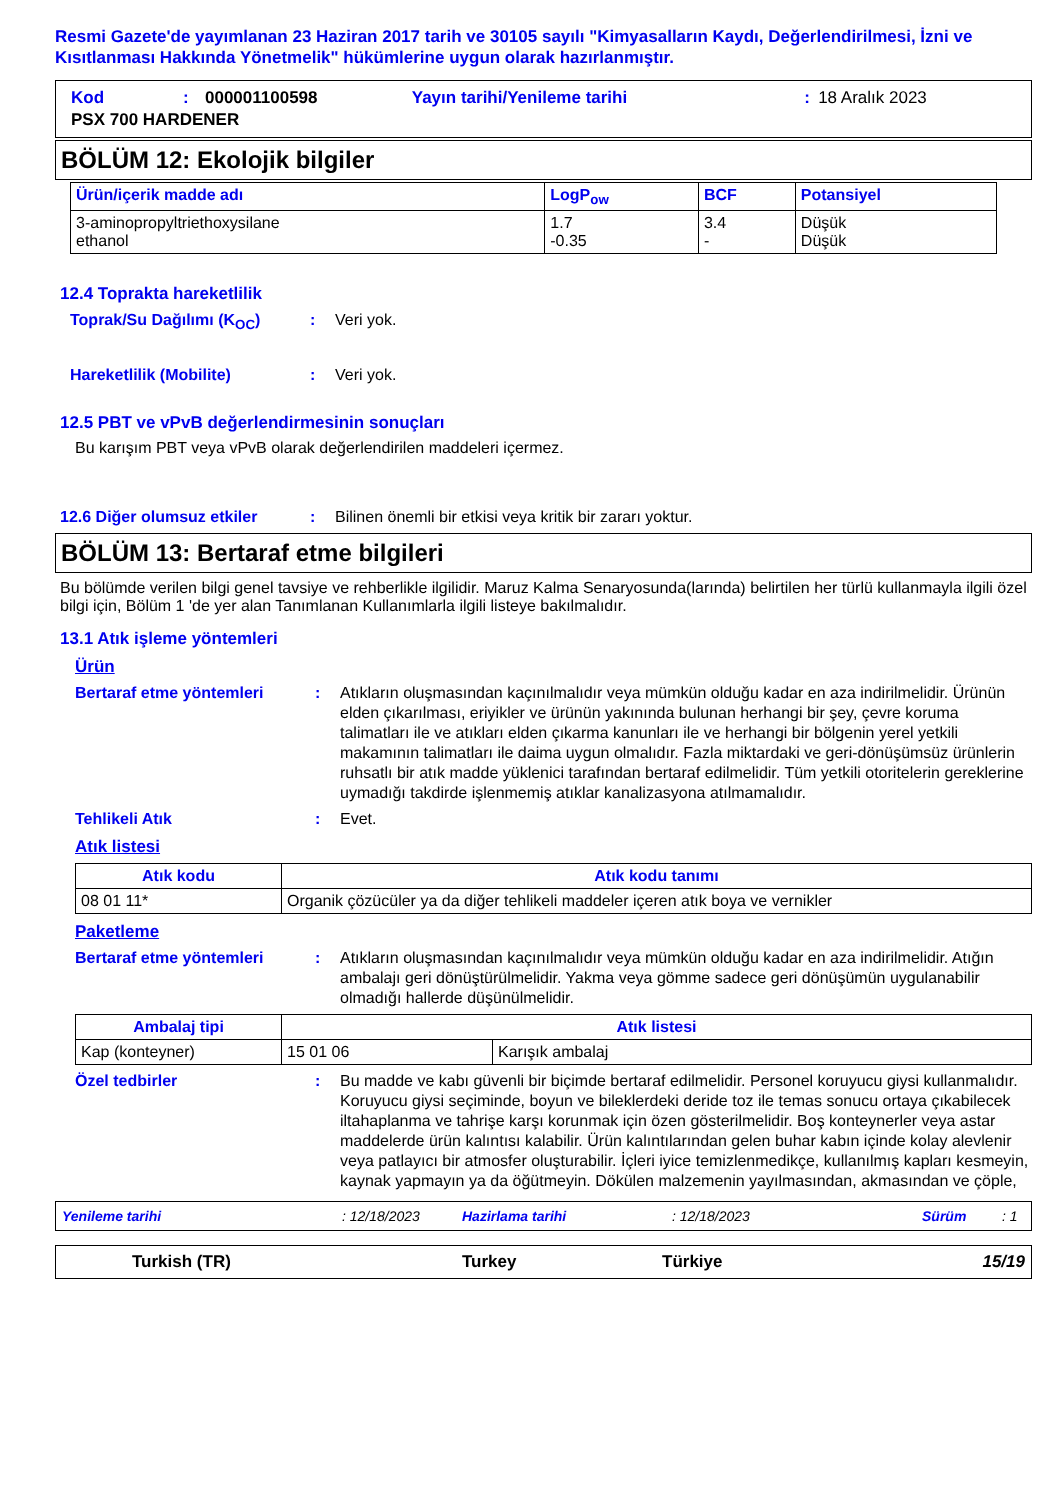Resmi Gazete'de yayımlanan 23 Haziran 2017 tarih ve 30105 sayılı "Kimyasalların Kaydı, Değerlendirilmesi, İzni ve Kısıtlanması Hakkında Yönetmelik" hükümlerine uygun olarak hazırlanmıştır.
| Kod | : | 000001100598 | Yayın tarihi/Yenileme tarihi | : | 18 Aralık 2023 |
| PSX 700 HARDENER | | | | | |
BÖLÜM 12: Ekolojik bilgiler
| Ürün/içerik madde adı | LogP<sub>ow</sub> | BCF | Potansiyel |
| --- | --- | --- | --- |
| 3-aminopropyltriethoxysilane ethanol | 1.7 -0.35 | 3.4 - | Düşük Düşük |
12.4 Toprakta hareketlilik
Toprak/Su Dağılımı (K<sub>OC</sub>) : Veri yok.
Hareketlilik (Mobilite) : Veri yok.
12.5 PBT ve vPvB değerlendirmesinin sonuçları
Bu karışım PBT veya vPvB olarak değerlendirilen maddeleri içermez.
12.6 Diğer olumsuz etkiler : Bilinen önemli bir etkisi veya kritik bir zararı yoktur.
BÖLÜM 13: Bertaraf etme bilgileri
Bu bölümde verilen bilgi genel tavsiye ve rehberlikle ilgilidir. Maruz Kalma Senaryosunda(larında) belirtilen her türlü kullanmayla ilgili özel bilgi için, Bölüm 1 'de yer alan Tanımlanan Kullanımlarla ilgili listeye bakılmalıdır.
13.1 Atık işleme yöntemleri
Ürün
Bertaraf etme yöntemleri : Atıkların oluşmasından kaçınılmalıdır veya mümkün olduğu kadar en aza indirilmelidir. Ürünün elden çıkarılması, eriyikler ve ürünün yakınında bulunan herhangi bir şey, çevre koruma talimatları ile ve atıkları elden çıkarma kanunları ile ve herhangi bir bölgenin yerel yetkili makamının talimatları ile daima uygun olmalıdır. Fazla miktardaki ve geri-dönüşümsüz ürünlerin ruhsatlı bir atık madde yüklenici tarafından bertaraf edilmelidir. Tüm yetkili otoritelerin gereklerine uymadığı takdirde işlenmemiş atıklar kanalizasyona atılmamalıdır.
Tehlikeli Atık : Evet.
Atık listesi
| Atık kodu | Atık kodu tanımı |
| --- | --- |
| 08 01 11* | Organik çözücüler ya da diğer tehlikeli maddeler içeren atık boya ve vernikler |
Paketleme
Bertaraf etme yöntemleri : Atıkların oluşmasından kaçınılmalıdır veya mümkün olduğu kadar en aza indirilmelidir. Atığın ambalajı geri dönüştürülmelidir. Yakma veya gömme sadece geri dönüşümün uygulanabilir olmadığı hallerde düşünülmelidir.
| Ambalaj tipi | Atık listesi | |
| --- | --- | --- |
| Kap (konteyner) | 15 01 06 | Karışık ambalaj |
Özel tedbirler : Bu madde ve kabı güvenli bir biçimde bertaraf edilmelidir. Personel koruyucu giysi kullanmalıdır. Koruyucu giysi seçiminde, boyun ve bileklerdeki deride toz ile temas sonucu ortaya çıkabilecek iltahaplanma ve tahrişe karşı korunmak için özen gösterilmelidir. Boş konteynerler veya astar maddelerde ürün kalıntısı kalabilir. Ürün kalıntılarından gelen buhar kabın içinde kolay alevlenir veya patlayıcı bir atmosfer oluşturabilir. İçleri iyice temizlenmedikçe, kullanılmış kapları kesmeyin, kaynak yapmayın ya da öğütmeyin. Dökülen malzemenin yayılmasından, akmasından ve çöple,
Yenileme tarihi: 12/18/2023 Hazirlama tarihi: 12/18/2023 Sürüm: 1
Turkish (TR) Turkey Türkiye 15/19